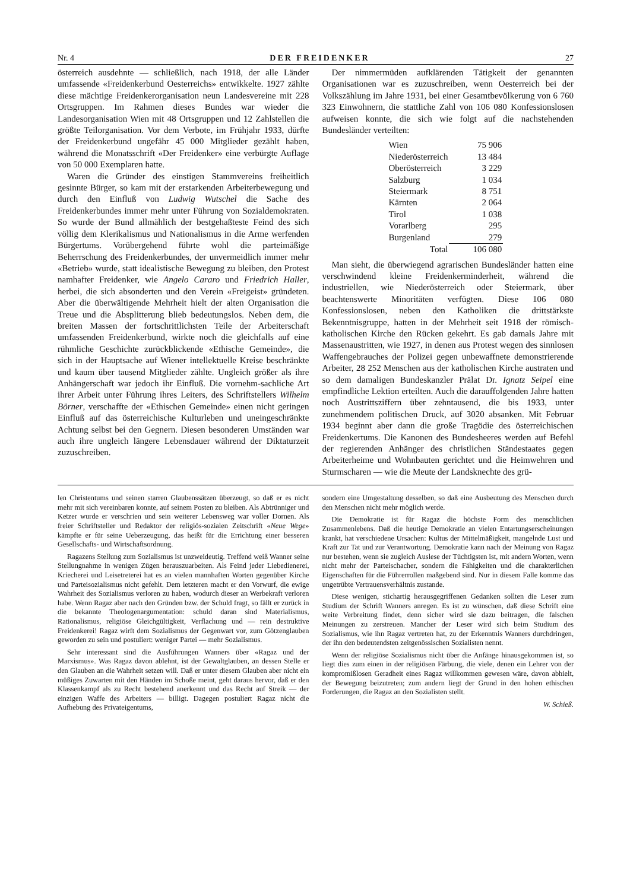Nr. 4 DER FREIDENKER 27
österreich ausdehnte — schließlich, nach 1918, der alle Länder umfassende «Freidenkerbund Oesterreichs» entwikkelte. 1927 zählte diese mächtige Freidenkerorganisation neun Landesvereine mit 228 Ortsgruppen. Im Rahmen dieses Bundes war wieder die Landesorganisation Wien mit 48 Ortsgruppen und 12 Zahlstellen die größte Teilorganisation. Vor dem Verbote, im Frühjahr 1933, dürfte der Freidenkerbund ungefähr 45 000 Mitglieder gezählt haben, während die Monatsschrift «Der Freidenker» eine verbürgte Auflage von 50 000 Exemplaren hatte.
Waren die Gründer des einstigen Stammvereins freiheitlich gesinnte Bürger, so kam mit der erstarkenden Arbeiterbewegung und durch den Einfluß von Ludwig Wutschel die Sache des Freidenkerbundes immer mehr unter Führung von Sozialdemokraten. So wurde der Bund allmählich der bestgehaßteste Feind des sich völlig dem Klerikalismus und Nationalismus in die Arme werfenden Bürgertums. Vorübergehend führte wohl die parteimäßige Beherrschung des Freidenkerbundes, der unvermeidlich immer mehr «Betrieb» wurde, statt idealistische Bewegung zu bleiben, den Protest namhafter Freidenker, wie Angelo Cararo und Friedrich Haller, herbei, die sich absonderten und den Verein «Freigeist» gründeten. Aber die überwältigende Mehrheit hielt der alten Organisation die Treue und die Absplitterung blieb bedeutungslos. Neben dem, die breiten Massen der fortschrittlichsten Teile der Arbeiterschaft umfassenden Freidenkerbund, wirkte noch die gleichfalls auf eine rühmliche Geschichte zurückblickende «Ethische Gemeinde», die sich in der Hauptsache auf Wiener intellektuelle Kreise beschränkte und kaum über tausend Mitglieder zählte. Ungleich größer als ihre Anhängerschaft war jedoch ihr Einfluß. Die vornehm-sachliche Art ihrer Arbeit unter Führung ihres Leiters, des Schriftstellers Wilhelm Börner, verschaffte der «Ethischen Gemeinde» einen nicht geringen Einfluß auf das österreichische Kulturleben und uneingeschränkte Achtung selbst bei den Gegnern. Diesen besonderen Umständen war auch ihre ungleich längere Lebensdauer während der Diktaturzeit zuzuschreiben.
Der nimmermüden aufklärenden Tätigkeit der genannten Organisationen war es zuzuschreiben, wenn Oesterreich bei der Volkszählung im Jahre 1931, bei einer Gesamtbevölkerung von 6 760 323 Einwohnern, die stattliche Zahl von 106 080 Konfessionslosen aufweisen konnte, die sich wie folgt auf die nachstehenden Bundesländer verteilten:
| Wien | 75 906 |
| Niederösterreich | 13 484 |
| Oberösterreich | 3 229 |
| Salzburg | 1 034 |
| Steiermark | 8 751 |
| Kärnten | 2 064 |
| Tirol | 1 038 |
| Vorarlberg | 295 |
| Burgenland | 279 |
| Total | 106 080 |
Man sieht, die überwiegend agrarischen Bundesländer hatten eine verschwindend kleine Freidenkerminderheit, während die industriellen, wie Niederösterreich oder Steiermark, über beachtenswerte Minoritäten verfügten. Diese 106 080 Konfessionslosen, neben den Katholiken die drittstärkste Bekenntnisgruppe, hatten in der Mehrheit seit 1918 der römisch-katholischen Kirche den Rücken gekehrt. Es gab damals Jahre mit Massenaustritten, wie 1927, in denen aus Protest wegen des sinnlosen Waffengebrauches der Polizei gegen unbewaffnete demonstrierende Arbeiter, 28 252 Menschen aus der katholischen Kirche austraten und so dem damaligen Bundeskanzler Prälat Dr. Ignatz Seipel eine empfindliche Lektion erteilten. Auch die darauffolgenden Jahre hatten noch Austrittsziffern über zehntausend, die bis 1933, unter zunehmendem politischen Druck, auf 3020 absanken. Mit Februar 1934 beginnt aber dann die große Tragödie des österreichischen Freidenkertums. Die Kanonen des Bundesheeres werden auf Befehl der regierenden Anhänger des christlichen Ständestaates gegen Arbeiterheime und Wohnbauten gerichtet und die Heimwehren und Sturmscharen — wie die Meute der Landsknechte des grü-
len Christentums und seinen starren Glaubenssätzen überzeugt, so daß er es nicht mehr mit sich vereinbaren konnte, auf seinem Posten zu bleiben. Als Abtrünniger und Ketzer wurde er verschrien und sein weiterer Lebensweg war voller Dornen. Als freier Schriftsteller und Redaktor der religiös-sozialen Zeitschrift «Neue Wege» kämpfte er für seine Ueberzeugung, das heißt für die Errichtung einer besseren Gesellschafts- und Wirtschaftsordnung.
Ragazens Stellung zum Sozialismus ist unzweideutig. Treffend weiß Wanner seine Stellungnahme in wenigen Zügen herauszuarbeiten. Als Feind jeder Liebedienerei, Kriecherei und Leisetreterei hat es an vielen mannhaften Worten gegenüber Kirche und Parteisozialismus nicht gefehlt. Dem letzteren macht er den Vorwurf, die ewige Wahrheit des Sozialismus verloren zu haben, wodurch dieser an Werbekraft verloren habe. Wenn Ragaz aber nach den Gründen bzw. der Schuld fragt, so fällt er zurück in die bekannte Theologenargumentation: schuld daran sind Materialismus, Rationalismus, religiöse Gleichgültigkeit, Verflachung und — rein destruktive Freidenkerei! Ragaz wirft dem Sozialismus der Gegenwart vor, zum Götzenglauben geworden zu sein und postuliert: weniger Partei — mehr Sozialismus.
Sehr interessant sind die Ausführungen Wanners über «Ragaz und der Marxismus». Was Ragaz davon ablehnt, ist der Gewaltglauben, an dessen Stelle er den Glauben an die Wahrheit setzen will. Daß er unter diesem Glauben aber nicht ein müßiges Zuwarten mit den Händen im Schoße meint, geht daraus hervor, daß er den Klassenkampf als zu Recht bestehend anerkennt und das Recht auf Streik — der einzigen Waffe des Arbeiters — billigt. Dagegen postuliert Ragaz nicht die Aufhebung des Privateigentums,
sondern eine Umgestaltung desselben, so daß eine Ausbeutung des Menschen durch den Menschen nicht mehr möglich werde.
Die Demokratie ist für Ragaz die höchste Form des menschlichen Zusammenlebens. Daß die heutige Demokratie an vielen Entartungserscheinungen krankt, hat verschiedene Ursachen: Kultus der Mittelmäßigkeit, mangelnde Lust und Kraft zur Tat und zur Verantwortung. Demokratie kann nach der Meinung von Ragaz nur bestehen, wenn sie zugleich Auslese der Tüchtigsten ist, mit andern Worten, wenn nicht mehr der Parteischacher, sondern die Fähigkeiten und die charakterlichen Eigenschaften für die Führerrollen maßgebend sind. Nur in diesem Falle komme das ungetrübte Vertrauensverhältnis zustande.
Diese wenigen, stichartig herausgegriffenen Gedanken sollten die Leser zum Studium der Schrift Wanners anregen. Es ist zu wünschen, daß diese Schrift eine weite Verbreitung findet, denn sicher wird sie dazu beitragen, die falschen Meinungen zu zerstreuen. Mancher der Leser wird sich beim Studium des Sozialismus, wie ihn Ragaz vertreten hat, zu der Erkenntnis Wanners durchdringen, der ihn den bedeutendsten zeitgenössischen Sozialisten nennt.
Wenn der religiöse Sozialismus nicht über die Anfänge hinausgekommen ist, so liegt dies zum einen in der religiösen Färbung, die viele, denen ein Lehrer von der kompromißlosen Geradheit eines Ragaz willkommen gewesen wäre, davon abhielt, der Bewegung beizutreten; zum andern liegt der Grund in den hohen ethischen Forderungen, die Ragaz an den Sozialisten stellt.
W. Schieß.